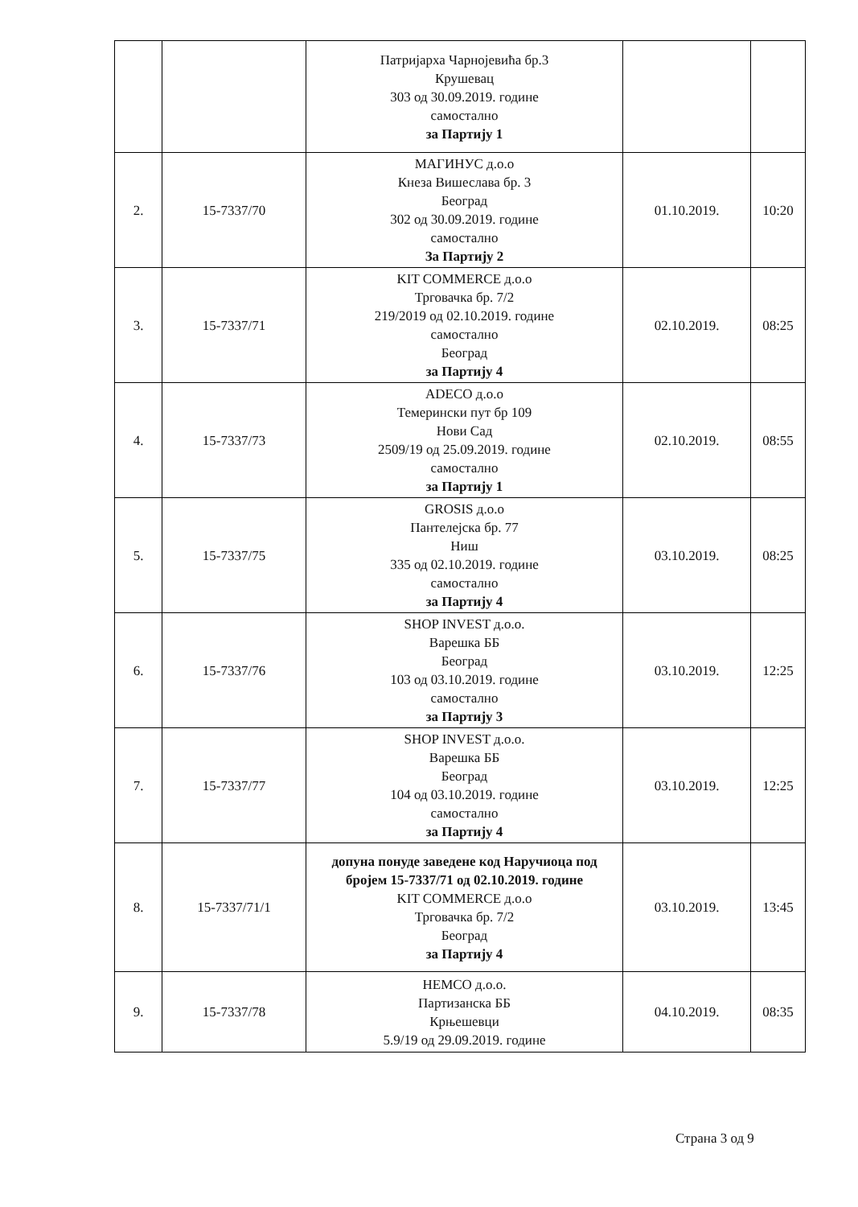| | | Патријарха Чарнојевића бр.3 Крушевац 303 од 30.09.2019. године самостално за Партију 1 | | |
| 2. | 15-7337/70 | МАГИНУС д.о.о Кнеза Вишеслава бр. 3 Београд 302 од 30.09.2019. године самостално За Партију 2 | 01.10.2019. | 10:20 |
| 3. | 15-7337/71 | KIT COMMERCE д.о.о Трговачка бр. 7/2 219/2019 од 02.10.2019. године самостално Београд за Партију 4 | 02.10.2019. | 08:25 |
| 4. | 15-7337/73 | ADECO д.о.о Темерински пут бр 109 Нови Сад 2509/19 од 25.09.2019. године самостално за Партију 1 | 02.10.2019. | 08:55 |
| 5. | 15-7337/75 | GROSIS д.о.о Пантелејска бр. 77 Ниш 335 од 02.10.2019. године самостално за Партију 4 | 03.10.2019. | 08:25 |
| 6. | 15-7337/76 | SHOP INVEST д.о.о. Варешка ББ Београд 103 од 03.10.2019. године самостално за Партију 3 | 03.10.2019. | 12:25 |
| 7. | 15-7337/77 | SHOP INVEST д.о.о. Варешка ББ Београд 104 од 03.10.2019. године самостално за Партију 4 | 03.10.2019. | 12:25 |
| 8. | 15-7337/71/1 | допуна понуде заведене код Наручиоца под бројем 15-7337/71 од 02.10.2019. године KIT COMMERCE д.о.о Трговачка бр. 7/2 Београд за Партију 4 | 03.10.2019. | 13:45 |
| 9. | 15-7337/78 | HEMCO д.о.о. Партизанска ББ Крњешевци 5.9/19 од 29.09.2019. године | 04.10.2019. | 08:35 |
Страна 3 од 9